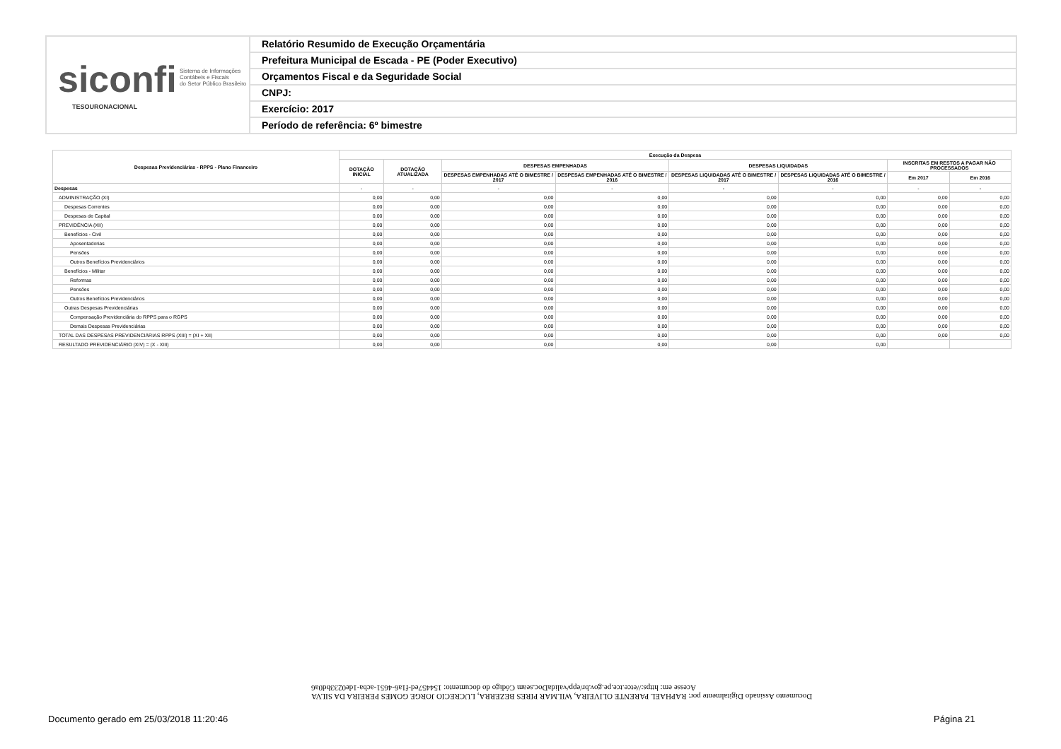siconfi Sistema de Informações
Contábeis e Fiscais
do Setor Público Brasileiro
TESOURONACIONAL
Relatório Resumido de Execução Orçamentária
Prefeitura Municipal de Escada - PE (Poder Executivo)
Orçamentos Fiscal e da Seguridade Social
CNPJ:
Exercício: 2017
Período de referência: 6º bimestre
| Despesas Previdenciárias - RPPS - Plano Financeiro | Execução da Despesa | | | | | | | |
| --- | --- | --- | --- | --- | --- | --- | --- | --- |
| | DOTAÇÃO INICIAL | DOTAÇÃO ATUALIZADA | DESPESAS EMPENHADAS | | DESPESAS LIQUIDADAS | | INSCRITAS EM RESTOS A PAGAR NÃO PROCESSADOS | |
| | | | DESPESAS EMPENHADAS ATÉ O BIMESTRE / 2017 | DESPESAS EMPENHADAS ATÉ O BIMESTRE / 2016 | DESPESAS LIQUIDADAS ATÉ O BIMESTRE / 2017 | DESPESAS LIQUIDADAS ATÉ O BIMESTRE / 2016 | Em 2017 | Em 2016 |
| Despesas | - | - | - | - | - | - | - | - |
| ADMINISTRAÇÃO (XI) | 0,00 | 0,00 | 0,00 | 0,00 | 0,00 | 0,00 | 0,00 | 0,00 |
| Despesas Correntes | 0,00 | 0,00 | 0,00 | 0,00 | 0,00 | 0,00 | 0,00 | 0,00 |
| Despesas de Capital | 0,00 | 0,00 | 0,00 | 0,00 | 0,00 | 0,00 | 0,00 | 0,00 |
| PREVIDÊNCIA (XII) | 0,00 | 0,00 | 0,00 | 0,00 | 0,00 | 0,00 | 0,00 | 0,00 |
| Benefícios - Civil | 0,00 | 0,00 | 0,00 | 0,00 | 0,00 | 0,00 | 0,00 | 0,00 |
| Aposentadorias | 0,00 | 0,00 | 0,00 | 0,00 | 0,00 | 0,00 | 0,00 | 0,00 |
| Pensões | 0,00 | 0,00 | 0,00 | 0,00 | 0,00 | 0,00 | 0,00 | 0,00 |
| Outros Benefícios Previdenciários | 0,00 | 0,00 | 0,00 | 0,00 | 0,00 | 0,00 | 0,00 | 0,00 |
| Benefícios - Militar | 0,00 | 0,00 | 0,00 | 0,00 | 0,00 | 0,00 | 0,00 | 0,00 |
| Reformas | 0,00 | 0,00 | 0,00 | 0,00 | 0,00 | 0,00 | 0,00 | 0,00 |
| Pensões | 0,00 | 0,00 | 0,00 | 0,00 | 0,00 | 0,00 | 0,00 | 0,00 |
| Outros Benefícios Previdenciários | 0,00 | 0,00 | 0,00 | 0,00 | 0,00 | 0,00 | 0,00 | 0,00 |
| Outras Despesas Previdenciárias | 0,00 | 0,00 | 0,00 | 0,00 | 0,00 | 0,00 | 0,00 | 0,00 |
| Compensação Previdenciária do RPPS para o RGPS | 0,00 | 0,00 | 0,00 | 0,00 | 0,00 | 0,00 | 0,00 | 0,00 |
| Demais Despesas Previdenciárias | 0,00 | 0,00 | 0,00 | 0,00 | 0,00 | 0,00 | 0,00 | 0,00 |
| TOTAL DAS DESPESAS PREVIDENCIÁRIAS RPPS (XIII) = (XI + XII) | 0,00 | 0,00 | 0,00 | 0,00 | 0,00 | 0,00 | 0,00 | 0,00 |
| RESULTADO PREVIDENCIÁRIO (XIV) = (X - XIII) | 0,00 | 0,00 | 0,00 | 0,00 | 0,00 | 0,00 | | |
Documento Assinado Digitalmente por: RAPHAEL PARENTE OLIVEIRA, WILMAR PIRES BEZERRA, LUCRECIO JORGE GOMES PEREIRA DA SILVA
Acesse em: https://etce.tce.pe.gov.br/epp/validaDoc.seam Código do documento: 154457ed-f1a6-4651-acba-1de0233bd0a6
Documento gerado em 25/03/2018 11:20:46
Página 21